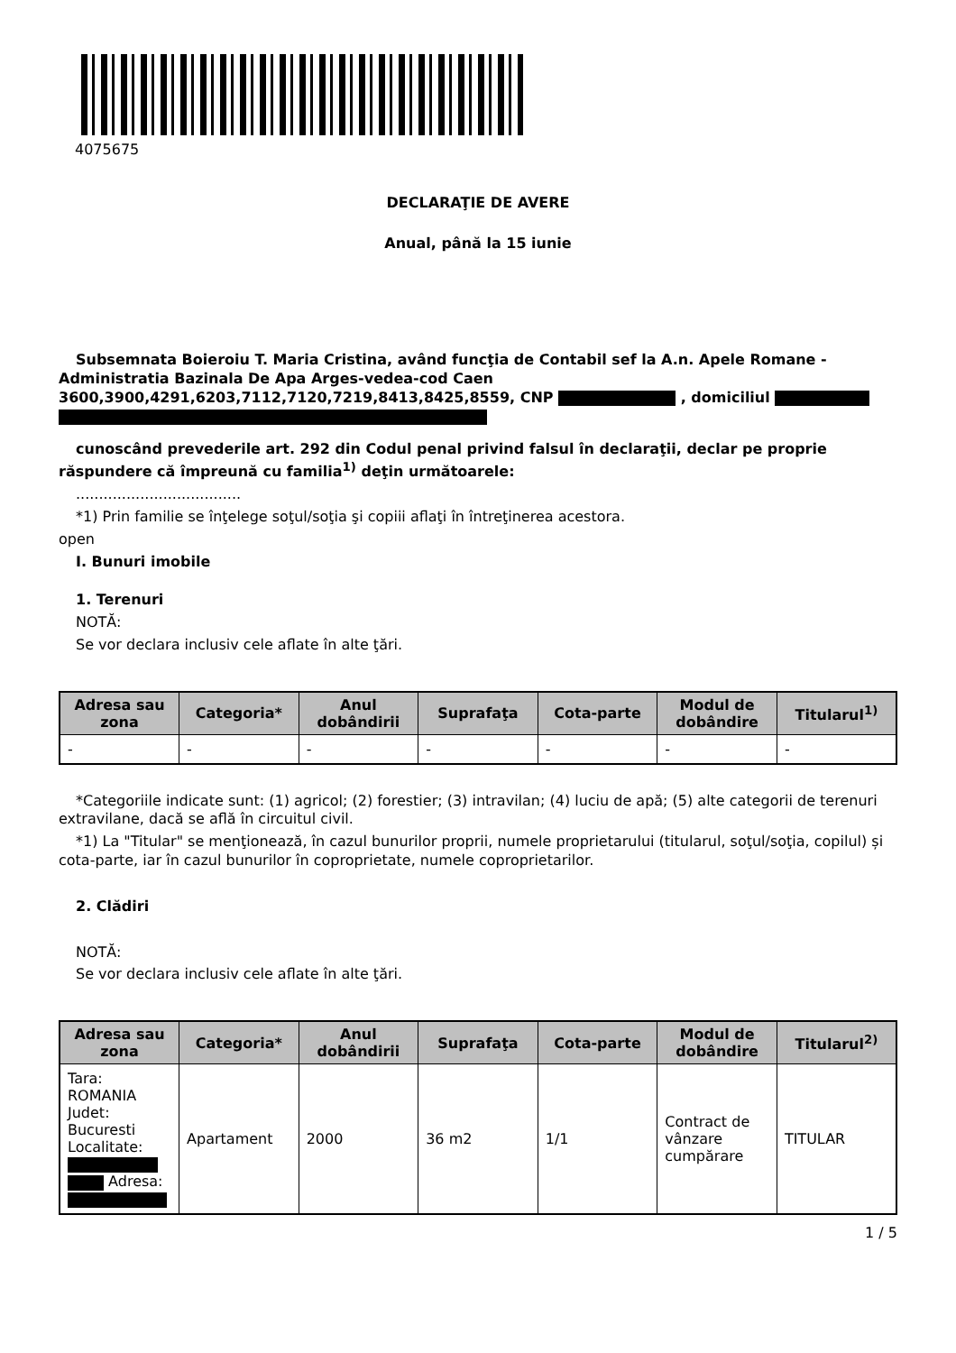4075675
DECLARAŢIE DE AVERE
Anual, până la 15 iunie
Subsemnata Boieroiu T. Maria Cristina, având funcţia de Contabil sef la A.n. Apele Romane - Administratia Bazinala De Apa Arges-vedea-cod Caen 3600,3900,4291,6203,7112,7120,7219,8413,8425,8559, CNP , domiciliul
cunoscând prevederile art. 292 din Codul penal privind falsul în declaraţii, declar pe proprie răspundere că împreună cu familia<sup>1)</sup> deţin următoarele:
....................................
*1) Prin familie se înţelege soţul/soţia şi copiii aflaţi în întreţinerea acestora.
open
I. Bunuri imobile
1. Terenuri
NOTĂ:
Se vor declara inclusiv cele aflate în alte ţări.
| Adresa sau zona | Categoria* | Anul dobândirii | Suprafaţa | Cota-parte | Modul de dobândire | Titularul<sup>1)</sup> |
| --- | --- | --- | --- | --- | --- | --- |
| - | - | - | - | - | - | - |
*Categoriile indicate sunt: (1) agricol; (2) forestier; (3) intravilan; (4) luciu de apă; (5) alte categorii de terenuri extravilane, dacă se află în circuitul civil.
*1) La "Titular" se menţionează, în cazul bunurilor proprii, numele proprietarului (titularul, soţul/soţia, copilul) și cota-parte, iar în cazul bunurilor în coproprietate, numele coproprietarilor.
2. Clădiri
NOTĂ:
Se vor declara inclusiv cele aflate în alte ţări.
| Adresa sau zona | Categoria* | Anul dobândirii | Suprafaţa | Cota-parte | Modul de dobândire | Titularul<sup>2)</sup> |
| --- | --- | --- | --- | --- | --- | --- |
| Tara: ROMANIA Judet: Bucuresti Localitate: Adresa: | Apartament | 2000 | 36 m2 | 1/1 | Contract de vânzare cumpărare | TITULAR |
1 / 5